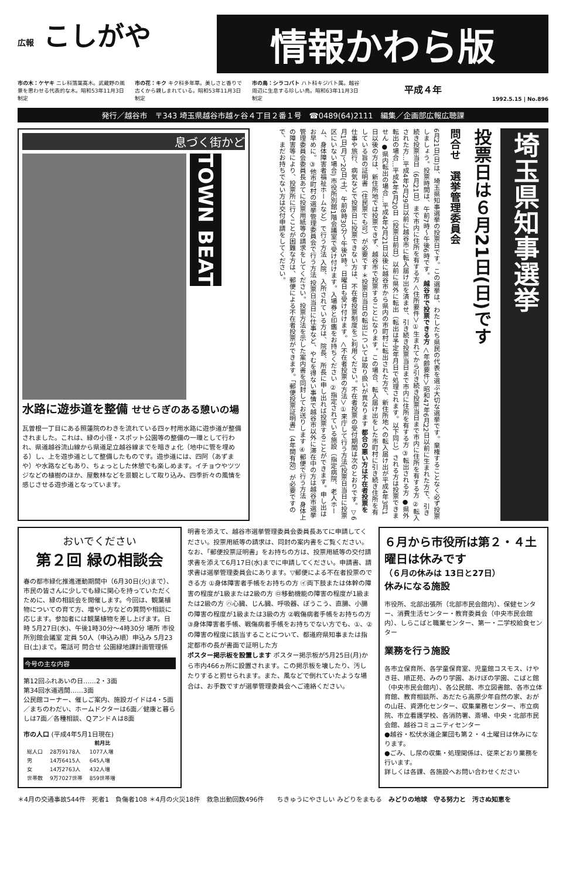広報 こしがや
情報かわら版
市の木：ケヤキ ニレ科落葉高木。武蔵野の風景を思わせる代表的な木。昭和53年11月3日制定
市の花：キク キク科多年草。美しさと香りで古くから親しまれている。昭和53年11月3日制定
市の鳥：シラコバト ハト科キジバト属。越谷周辺に生息する珍しい鳥。昭和63年11月3日制定
平成４年
1992.5.15 | No.896
発行／越谷市　〒343 埼玉県越谷市越ヶ谷４丁目２番１号　☎0489(64)2111　編集／企画部広報広聴課
埼玉県知事選挙
投票日は６月21日(日)です
問合せ　選挙管理委員会
6月21日(日)は、埼玉県知事選挙の投票日です。この選挙は、わたしたち県民の代表を選ぶ大切な選挙です。棄権することなく必ず投票しましょう。投票時間は、午前7時～午後6時です。 越谷市で投票できる方 ＜年齢要件＞昭和47年6月22日以前に生まれた方で、引き続き投票当日（6月21日）まで市内に住所を有する方 ＜住所要件＞①生まれてから引き続き投票当日まで市内に住所を有する方 ②転入された方…平成4年2月29日以前に越谷市に転入届け出を済ませ、引き続き投票当日まで市内に住所を有する方 ③転出される方 ●県外転出の場合…平成4年6月20日（投票日前日）以前に県外に転出（転出は予定年月日で処理されます。以下同じ）される方は投票できません ●県内転出の場合…平成4年2月21日以後に越谷市から県内の市町村に転出された方で、新住所地への転入届け出が平成4年3月1日以後の方は、新住所地では投票できず、越谷市で投票することになります。この場合、転入届け出をした市町村に引き続き住所を有している旨の証明書（住民票でも可）が必要です ＊投票日当日の転出については取り扱いが異なります 都合の悪い方は不在者投票を 仕事や旅行、病気などで投票日に投票できない方は、不在者投票制度をご利用ください。不在者投票の受付期間は次のとおりです。▽6月1日(月)～20日(土)、午前8時30分～午後5時。日曜日も受け付けます。＜不在者投票の方法＞①来庁して行う方法(投票日当日に投票区にいない場合) 市役所別館1階会議室で受け付けます。入場券と印鑑をお持ちください ②指定されている施設（指定病院、老人ホーム、身体障害者福祉ホームなど）で行う方法 入院、入所されている方は、院長、所長に申し出れば投票することができます。申し出はお早めに。③他市町村の選挙管理委員会で行う方法 投票日当日に仕事など、やむを得ない事情で越谷市以外に滞在中の方は越谷市選挙管理委員会委員長あてに投票用紙等の請求をしてください。投票方法を示した案内書を同封してお送りします ④郵便で行う方法 身体上の障害等により、投票所に行くことが困難な方は、郵便による不在者投票ができます。「郵便投票証明書」（4年間有効）が必要ですので、まだお持ちでない方は交付申請をしてください。
息づく街かど
TOWN BEAT
水路に遊歩道を整備 せせらぎのある憩いの場
瓦曽根一丁目にある照蓮院のわきを流れている四ヶ村用水路に遊歩道が整備されました。これは、緑の小径・スポット公園等の整備の一環として行われ、県道越谷流山線から県道足立越谷線までを暗きょ化（地中に管を埋める）し、上を遊歩道として整備したものです。遊歩道には、四阿（あずまや）や水路などもあり、ちょっとした休憩でも楽しめます。イチョウやツツジなどの植樹のほか、屋敷林などを景観として取り込み、四季折々の風情を感じさせる遊歩道となっています。
おいでください
第２回 緑の相談会
春の都市緑化推進運動期間中（6月30日(火)まで）、市民の皆さんに少しでも緑に関心を持っていただくために、緑の相談会を開催します。今回は、観葉植物についての育て方、増やし方などの質問や相談に応じます。参加者には観葉植物を差し上げます。日時 5月27日(水)、午後1時30分～4時30分 場所 市役所別館会議室 定員 50人（申込み順）申込み 5月23日(土)まで。電話可 問合せ 公園緑地課計画管理係
今号の主な内容
第12回ふれあいの日……2・3面
第34回水道週間……3面
公民館コーナー、催しご案内、施設ガイドは4・5面／まちのわだい、ホームドクターは6面／健康と暮らしは7面／各種相談、ＱアンドＡは8面
市の人口 (平成4年5月1日現在)
| | | 前月比 |
| --- | --- | --- |
| 総人口 | 28万9178人 | 1077人増 |
| 男 | 14万6415人 | 645人増 |
| 女 | 14万2763人 | 432人増 |
| 世帯数 | 9万7027世帯 | 859世帯増 |
明書を添えて、越谷市選挙管理委員会委員長あてに申請してください。投票用紙等の請求は、同封の案内書をご覧ください。なお、「郵便投票証明書」をお持ちの方は、投票用紙等の交付請求書を添えて6月17日(水)までに申請してください。申請書、請求書は選挙管理委員会にあります。▽郵便による不在者投票のできる方 ①身体障害者手帳をお持ちの方 ㋑両下肢または体幹の障害の程度が1級または2級の方 ㋺移動機能の障害の程度が1級または2級の方 ㋩心臓、じん臓、呼吸器、ぼうこう、直腸、小腸の障害の程度が1級または3級の方 ②戦傷病者手帳をお持ちの方 ③身体障害者手帳、戦傷病者手帳をお持ちでない方でも、①、②の障害の程度に該当することについて、都道府県知事または指定都市の長が書面で証明した方
ポスター掲示板を設置します ポスター掲示板が5月25日(月)から市内466ヵ所に設置されます。この掲示板を壊したり、汚したりすると罰せられます。また、風などで倒れていたような場合は、お手数ですが選挙管理委員会へご連絡ください。
６月から市役所は第２・４土曜日は休みです
（６月の休みは 13日と27日）
休みになる施設
市役所、北部出張所（北部市民会館内）、保健センター、消費生活センター・教育委員会（中央市民会館内）、しらこばと職業センター、第一・二学校給食センター
業務を行う施設
各市立保育所、各学童保育室、児童館コスモス、けやき荘、順正苑、みのり学園、あけぼの学園、こばと館（中央市民会館内）、各公民館、市立図書館、各市立体育館、教育相談所、あだたら高原少年自然の家、おがの山荘、資源化センター、収集業務センター、市立病院、市立看護学校、各消防署、斎場、中央・北部市民会館、越谷コミュニティセンター
●越谷・松伏水道企業団も第２・４土曜日は休みになります。
●ごみ、し尿の収集・処理関係は、従来どおり業務を行います。
詳しくは各課、各施設へお問い合わせください
＊4月の交通事故544件　死者1　負傷者108 ＊4月の火災18件　救急出動回数496件　　ちきゅうにやさしい みどりをまもる　みどりの地球　守る努力と　汚さぬ知恵を